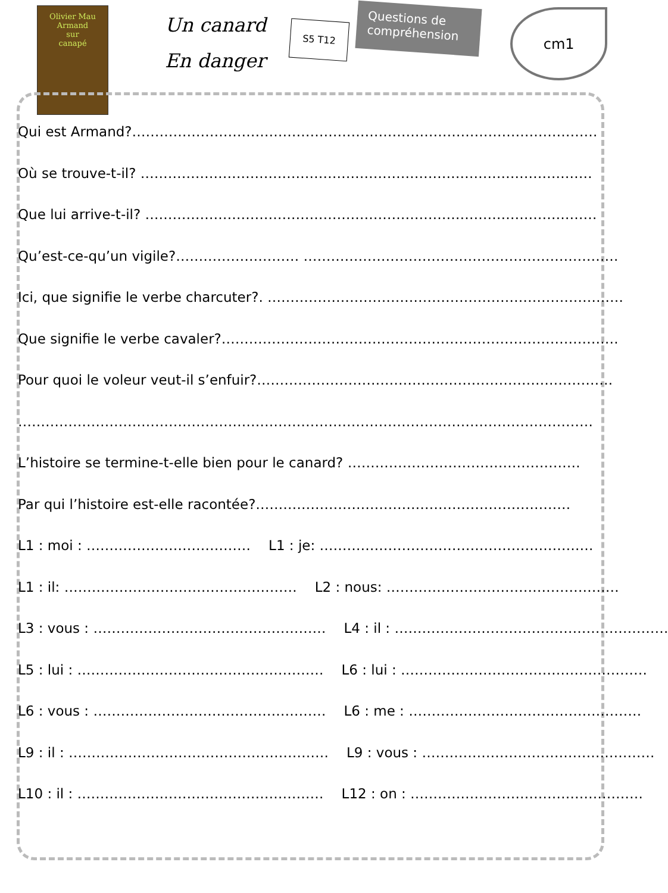Olivier Mau
Armand
sur
canapé
Un canard
En danger
S5 T12
Questions de compréhension
cm1
Qui est Armand?…………………………………………………………………………………………
Où se trouve-t-il? ………………………………………………………………………………………
Que lui arrive-t-il? ………………………………………………………………………………………
Qu’est-ce-qu’un vigile?……………………… ……………………………………………………………
Ici, que signifie le verbe charcuter?. ……………………………………………………………………
Que signifie le verbe cavaler?……………………………………………………………………………
Pour quoi le voleur veut-il s’enfuir?……………………………………………………………………
………………………………………………………………………………………………………………
L’histoire se termine-t-elle bien pour le canard? ……………………………………………
Par qui l’histoire est-elle racontée?……………………………………………………………
L1 : moi : ……………………………… L1 : je: ……………………………………………………
L1 : il: …………………………………………… L2 : nous: ……………………………………………
L3 : vous : …………………………………………… L4 : il : ……………………………………………………
L5 : lui : ……………………………………………… L6 : lui : ………………………………………………
L6 : vous : …………………………………………… L6 : me : ……………………………………………
L9 : il : ………………………………………………… L9 : vous : ……………………………………………
L10 : il : ……………………………………………… L12 : on : ……………………………………………